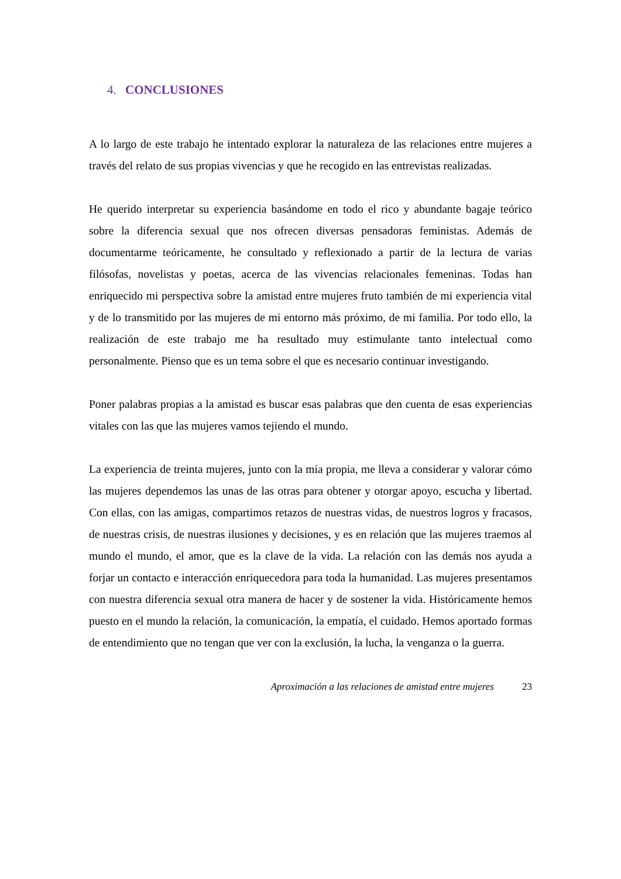4. CONCLUSIONES
A lo largo de este trabajo he intentado explorar la naturaleza de las relaciones entre mujeres a través del relato de sus propias vivencias y que he recogido en las entrevistas realizadas.
He querido interpretar su experiencia basándome en todo el rico y abundante bagaje teórico sobre la diferencia sexual que nos ofrecen diversas pensadoras feministas. Además de documentarme teóricamente, he consultado y reflexionado a partir de la lectura de varias filósofas, novelistas y poetas, acerca de las vivencias relacionales femeninas. Todas han enriquecido mi perspectiva sobre la amistad entre mujeres fruto también de mi experiencia vital y de lo transmitido por las mujeres de mi entorno más próximo, de mi familia. Por todo ello, la realización de este trabajo me ha resultado muy estimulante tanto intelectual como personalmente. Pienso que es un tema sobre el que es necesario continuar investigando.
Poner palabras propias a la amistad es buscar esas palabras que den cuenta de esas experiencias vitales con las que las mujeres vamos tejiendo el mundo.
La experiencia de treinta mujeres, junto con la mía propia, me lleva a considerar y valorar cómo las mujeres dependemos las unas de las otras para obtener y otorgar apoyo, escucha y libertad. Con ellas, con las amigas, compartimos retazos de nuestras vidas, de nuestros logros y fracasos, de nuestras crisis, de nuestras ilusiones y decisiones, y es en relación que las mujeres traemos al mundo el mundo, el amor, que es la clave de la vida. La relación con las demás nos ayuda a forjar un contacto e interacción enriquecedora para toda la humanidad. Las mujeres presentamos con nuestra diferencia sexual otra manera de hacer y de sostener la vida. Históricamente hemos puesto en el mundo la relación, la comunicación, la empatía, el cuidado. Hemos aportado formas de entendimiento que no tengan que ver con la exclusión, la lucha, la venganza o la guerra.
Aproximación a las relaciones de amistad entre mujeres 23